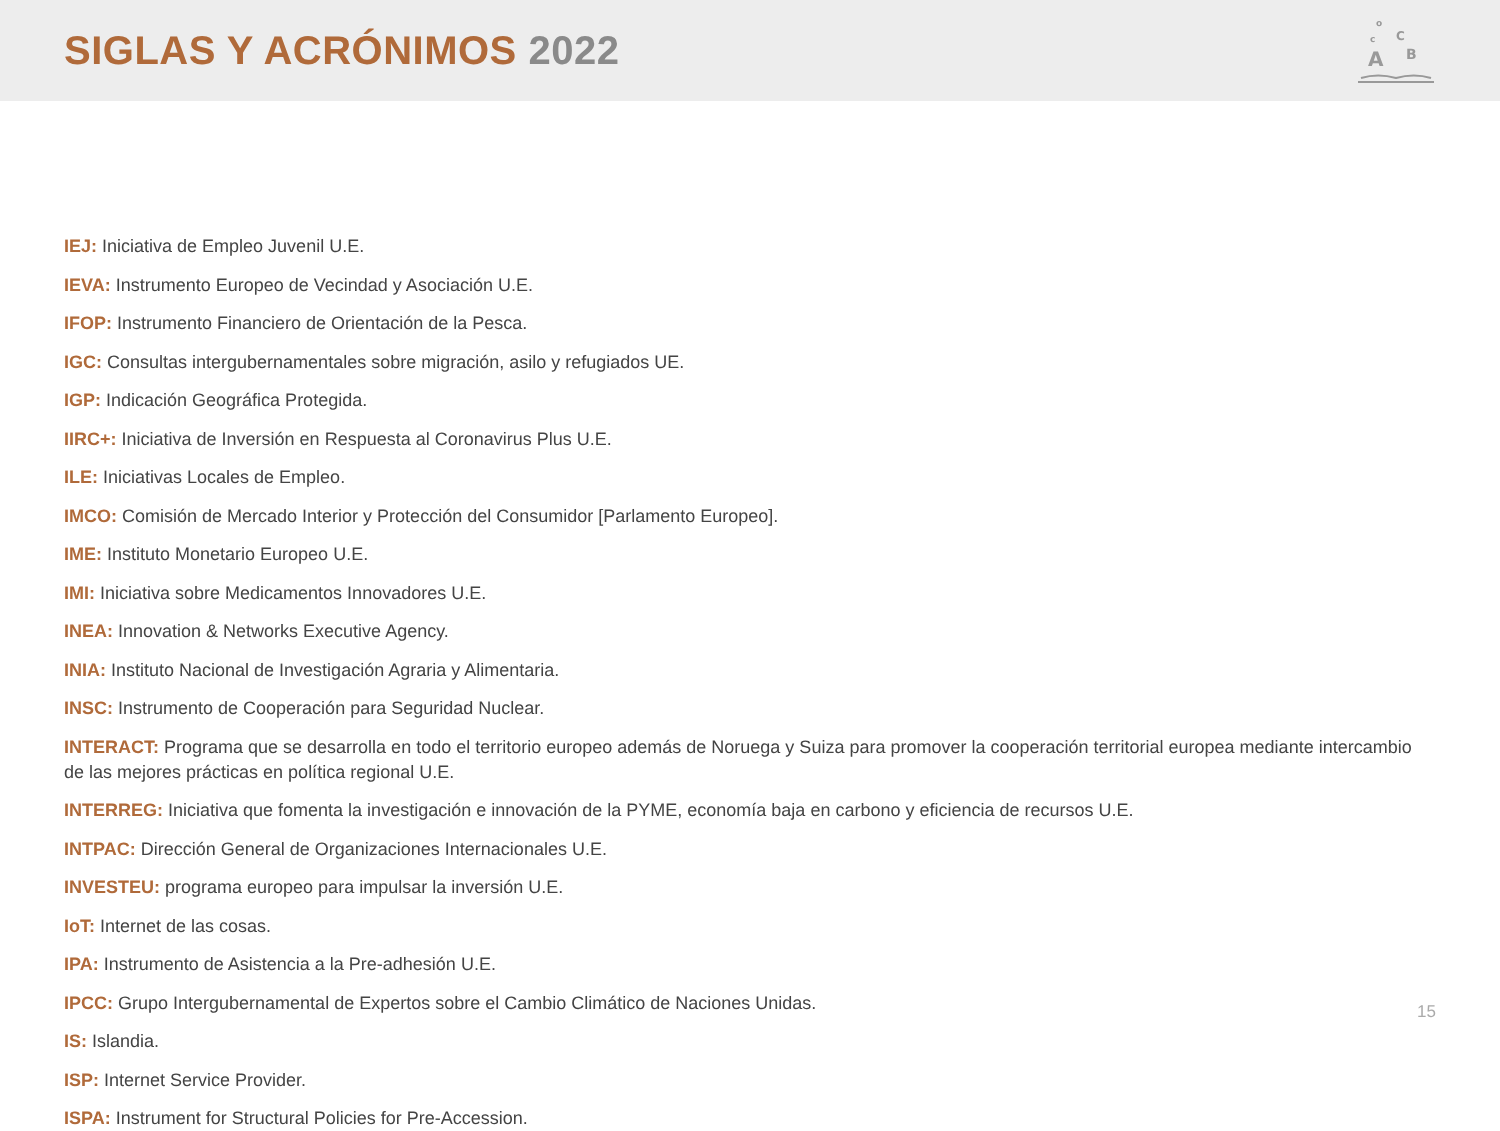SIGLAS Y ACRÓNIMOS 2022
A
B
C
c
o
IEJ: Iniciativa de Empleo Juvenil U.E.
IEVA: Instrumento Europeo de Vecindad y Asociación U.E.
IFOP: Instrumento Financiero de Orientación de la Pesca.
IGC: Consultas intergubernamentales sobre migración, asilo y refugiados UE.
IGP: Indicación Geográfica Protegida.
IIRC+: Iniciativa de Inversión en Respuesta al Coronavirus Plus U.E.
ILE: Iniciativas Locales de Empleo.
IMCO: Comisión de Mercado Interior y Protección del Consumidor [Parlamento Europeo].
IME: Instituto Monetario Europeo U.E.
IMI: Iniciativa sobre Medicamentos Innovadores U.E.
INEA: Innovation & Networks Executive Agency.
INIA: Instituto Nacional de Investigación Agraria y Alimentaria.
INSC: Instrumento de Cooperación para Seguridad Nuclear.
INTERACT: Programa que se desarrolla en todo el territorio europeo además de Noruega y Suiza para promover la cooperación territorial europea mediante intercambio de las mejores prácticas en política regional U.E.
INTERREG: Iniciativa que fomenta la investigación e innovación de la PYME, economía baja en carbono y eficiencia de recursos U.E.
INTPAC: Dirección General de Organizaciones Internacionales U.E.
INVESTEU: programa europeo para impulsar la inversión U.E.
IoT: Internet de las cosas.
IPA: Instrumento de Asistencia a la Pre-adhesión U.E.
IPCC: Grupo Intergubernamental de Expertos sobre el Cambio Climático de Naciones Unidas.
IS: Islandia.
ISP: Internet Service Provider.
ISPA: Instrument for Structural Policies for Pre-Accession.
15